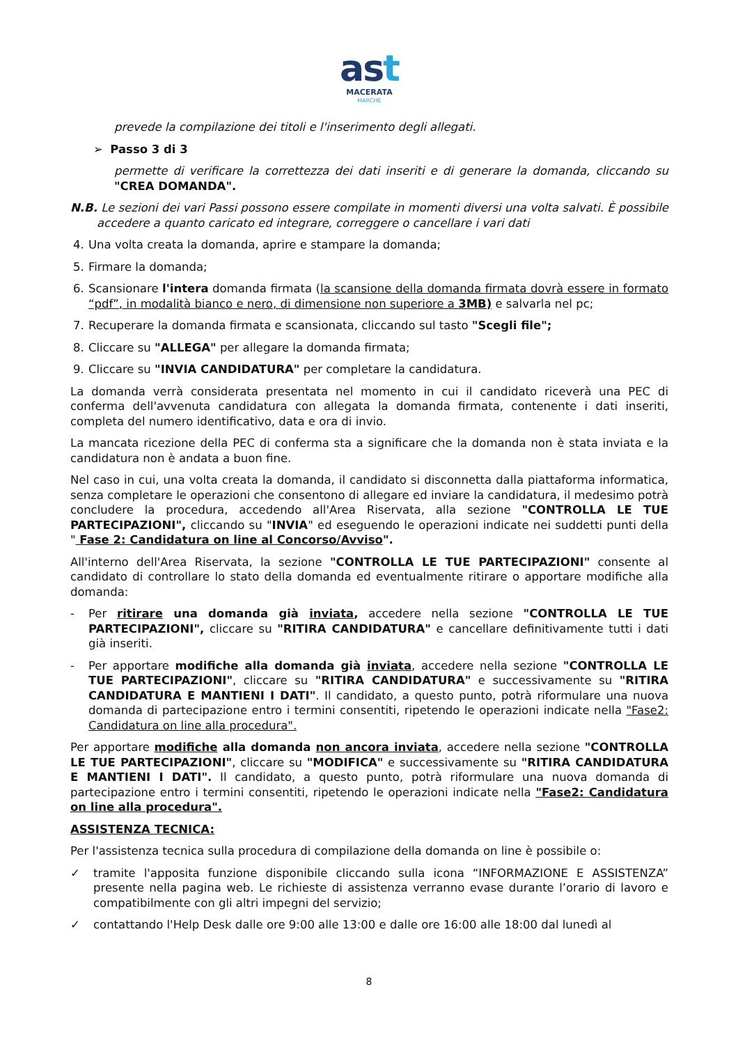ast
MACERATA
MARCHE
prevede la compilazione dei titoli e l'inserimento degli allegati.
➢ Passo 3 di 3
permette di verificare la correttezza dei dati inseriti e di generare la domanda, cliccando su "CREA DOMANDA".
N.B. Le sezioni dei vari Passi possono essere compilate in momenti diversi una volta salvati. È possibile accedere a quanto caricato ed integrare, correggere o cancellare i vari dati
4. Una volta creata la domanda, aprire e stampare la domanda;
5. Firmare la domanda;
6. Scansionare l'intera domanda firmata (la scansione della domanda firmata dovrà essere in formato “pdf”, in modalità bianco e nero, di dimensione non superiore a 3MB) e salvarla nel pc;
7. Recuperare la domanda firmata e scansionata, cliccando sul tasto "Scegli file";
8. Cliccare su "ALLEGA" per allegare la domanda firmata;
9. Cliccare su "INVIA CANDIDATURA" per completare la candidatura.
La domanda verrà considerata presentata nel momento in cui il candidato riceverà una PEC di conferma dell'avvenuta candidatura con allegata la domanda firmata, contenente i dati inseriti, completa del numero identificativo, data e ora di invio.
La mancata ricezione della PEC di conferma sta a significare che la domanda non è stata inviata e la candidatura non è andata a buon fine.
Nel caso in cui, una volta creata la domanda, il candidato si disconnetta dalla piattaforma informatica, senza completare le operazioni che consentono di allegare ed inviare la candidatura, il medesimo potrà concludere la procedura, accedendo all'Area Riservata, alla sezione "CONTROLLA LE TUE PARTECIPAZIONI", cliccando su "INVIA" ed eseguendo le operazioni indicate nei suddetti punti della " Fase 2: Candidatura on line al Concorso/Avviso".
All'interno dell'Area Riservata, la sezione "CONTROLLA LE TUE PARTECIPAZIONI" consente al candidato di controllare lo stato della domanda ed eventualmente ritirare o apportare modifiche alla domanda:
- Per ritirare una domanda già inviata, accedere nella sezione "CONTROLLA LE TUE PARTECIPAZIONI", cliccare su "RITIRA CANDIDATURA" e cancellare definitivamente tutti i dati già inseriti.
- Per apportare modifiche alla domanda già inviata, accedere nella sezione "CONTROLLA LE TUE PARTECIPAZIONI", cliccare su "RITIRA CANDIDATURA" e successivamente su "RITIRA CANDIDATURA E MANTIENI I DATI". Il candidato, a questo punto, potrà riformulare una nuova domanda di partecipazione entro i termini consentiti, ripetendo le operazioni indicate nella "Fase2: Candidatura on line alla procedura".
Per apportare modifiche alla domanda non ancora inviata, accedere nella sezione "CONTROLLA LE TUE PARTECIPAZIONI", cliccare su "MODIFICA" e successivamente su "RITIRA CANDIDATURA E MANTIENI I DATI". Il candidato, a questo punto, potrà riformulare una nuova domanda di partecipazione entro i termini consentiti, ripetendo le operazioni indicate nella "Fase2: Candidatura on line alla procedura".
ASSISTENZA TECNICA:
Per l'assistenza tecnica sulla procedura di compilazione della domanda on line è possibile o:
✓ tramite l'apposita funzione disponibile cliccando sulla icona “INFORMAZIONE E ASSISTENZA” presente nella pagina web. Le richieste di assistenza verranno evase durante l’orario di lavoro e compatibilmente con gli altri impegni del servizio;
✓ contattando l'Help Desk dalle ore 9:00 alle 13:00 e dalle ore 16:00 alle 18:00 dal lunedì al
8